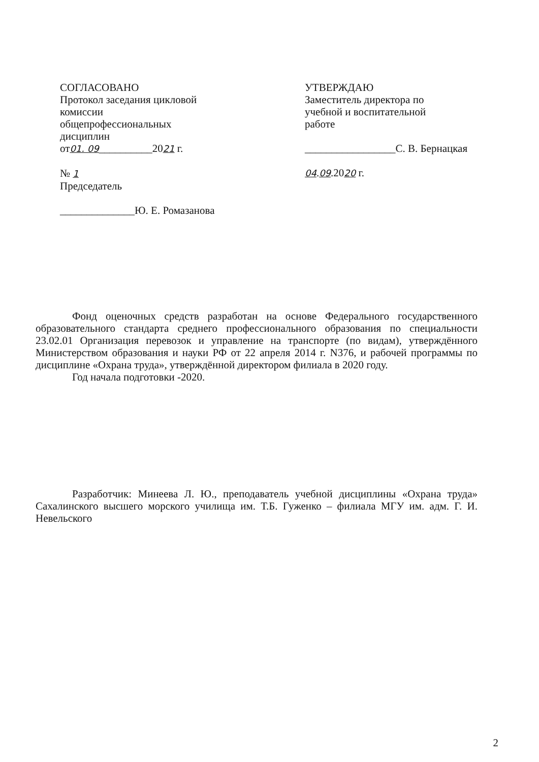СОГЛАСОВАНО
Протокол заседания цикловой
комиссии
общепрофессиональных
дисциплин
от01. 09__________2021 г.
№ 1
Председатель
______________Ю. Е. Ромазанова
УТВЕРЖДАЮ
Заместитель директора по
учебной и воспитательной
работе
_________________С. В. Бернацкая
04.09.2020 г.
Фонд оценочных средств разработан на основе Федерального государственного образовательного стандарта среднего профессионального образования по специальности 23.02.01 Организация перевозок и управление на транспорте (по видам), утверждённого Министерством образования и науки РФ от 22 апреля 2014 г. N376, и рабочей программы по дисциплине «Охрана труда», утверждённой директором филиала в 2020 году.
Год начала подготовки -2020.
Разработчик: Минеева Л. Ю., преподаватель учебной дисциплины «Охрана труда» Сахалинского высшего морского училища им. Т.Б. Гуженко – филиала МГУ им. адм. Г. И. Невельского
2